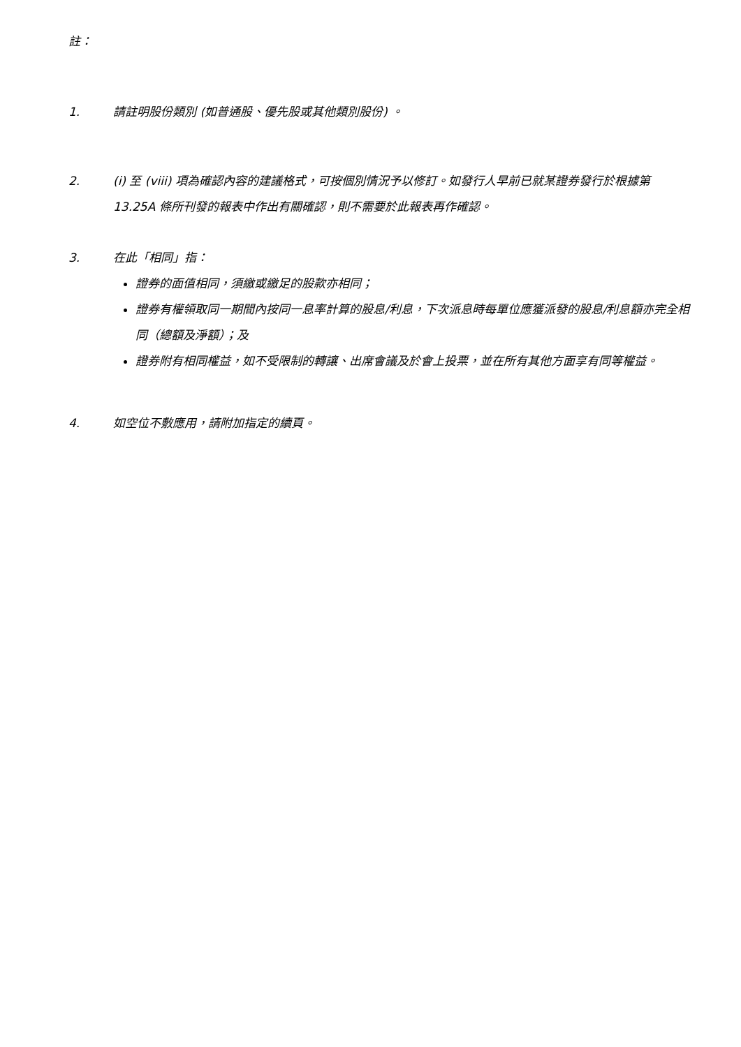註：
1. 請註明股份類別 (如普通股、優先股或其他類別股份) 。
2. (i) 至 (viii) 項為確認內容的建議格式，可按個別情況予以修訂。如發行人早前已就某證券發行於根據第 13.25A 條所刊發的報表中作出有關確認，則不需要於此報表再作確認。
3. 在此「相同」指：
證券的面值相同，須繳或繳足的股款亦相同；
證券有權領取同一期間內按同一息率計算的股息/利息，下次派息時每單位應獲派發的股息/利息額亦完全相同（總額及淨額）；及
證券附有相同權益，如不受限制的轉讓、出席會議及於會上投票，並在所有其他方面享有同等權益。
4. 如空位不敷應用，請附加指定的續頁。